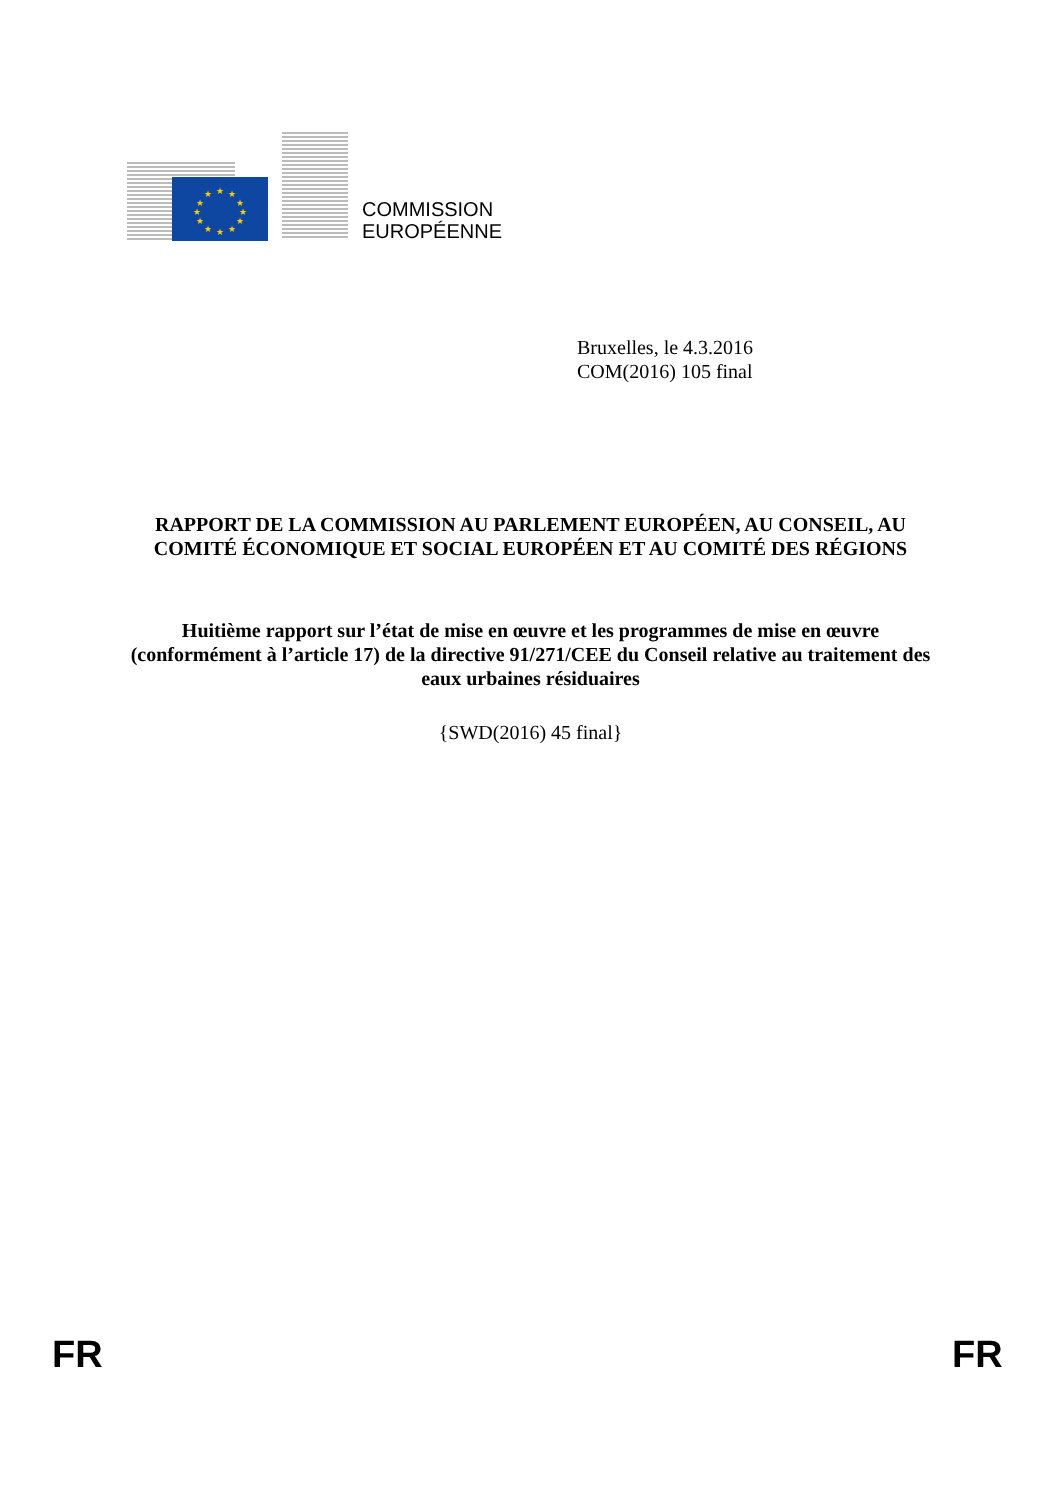★
★
★
★
★
★
★
★
★
★
★
★
COMMISSION
EUROPÉENNE
Bruxelles, le 4.3.2016
COM(2016) 105 final
RAPPORT DE LA COMMISSION AU PARLEMENT EUROPÉEN, AU CONSEIL, AU COMITÉ ÉCONOMIQUE ET SOCIAL EUROPÉEN ET AU COMITÉ DES RÉGIONS
Huitième rapport sur l’état de mise en œuvre et les programmes de mise en œuvre (conformément à l’article 17) de la directive 91/271/CEE du Conseil relative au traitement des eaux urbaines résiduaires
{SWD(2016) 45 final}
FR FR